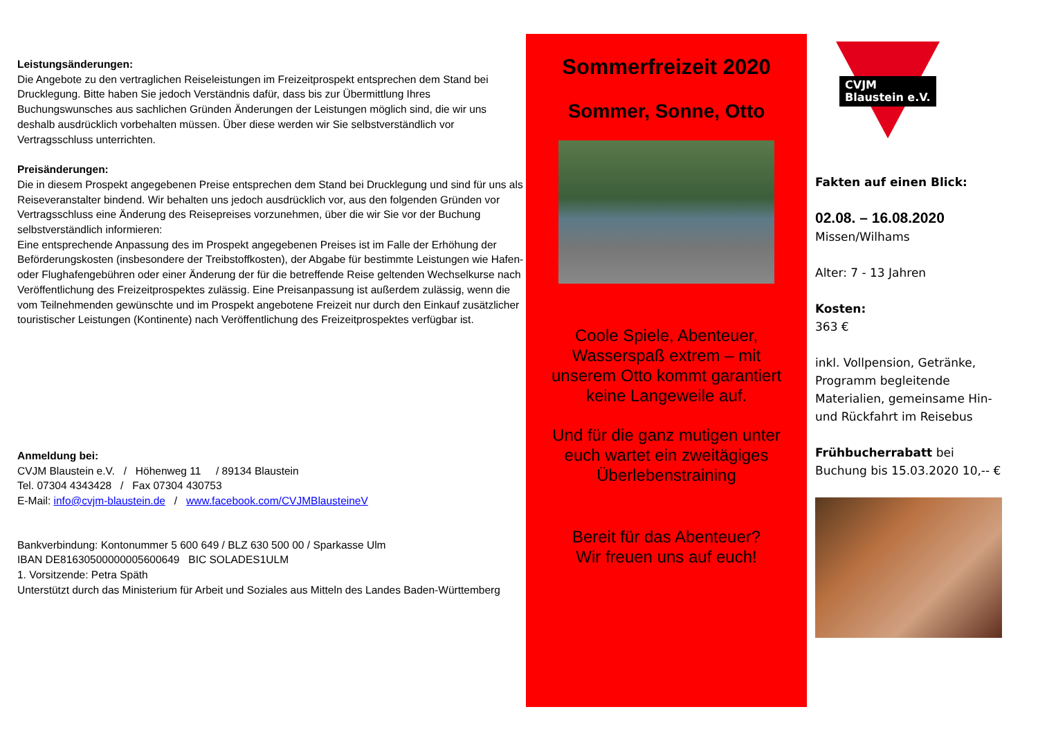Leistungsänderungen:
Die Angebote zu den vertraglichen Reiseleistungen im Freizeitprospekt entsprechen dem Stand bei Drucklegung. Bitte haben Sie jedoch Verständnis dafür, dass bis zur Übermittlung Ihres Buchungswunsches aus sachlichen Gründen Änderungen der Leistungen möglich sind, die wir uns deshalb ausdrücklich vorbehalten müssen. Über diese werden wir Sie selbstverständlich vor Vertragsschluss unterrichten.
Preisänderungen:
Die in diesem Prospekt angegebenen Preise entsprechen dem Stand bei Drucklegung und sind für uns als Reiseveranstalter bindend. Wir behalten uns jedoch ausdrücklich vor, aus den folgenden Gründen vor Vertragsschluss eine Änderung des Reisepreises vorzunehmen, über die wir Sie vor der Buchung selbstverständlich informieren:
Eine entsprechende Anpassung des im Prospekt angegebenen Preises ist im Falle der Erhöhung der Beförderungskosten (insbesondere der Treibstoffkosten), der Abgabe für bestimmte Leistungen wie Hafen- oder Flughafengebühren oder einer Änderung der für die betreffende Reise geltenden Wechselkurse nach Veröffentlichung des Freizeitprospektes zulässig. Eine Preisanpassung ist außerdem zulässig, wenn die vom Teilnehmenden gewünschte und im Prospekt angebotene Freizeit nur durch den Einkauf zusätzlicher touristischer Leistungen (Kontinente) nach Veröffentlichung des Freizeitprospektes verfügbar ist.
Anmeldung bei:
CVJM Blaustein e.V. / Höhenweg 11 / 89134 Blaustein
Tel. 07304 4343428 / Fax 07304 430753
E-Mail: info@cvjm-blaustein.de / www.facebook.com/CVJMBlausteineV
Bankverbindung: Kontonummer 5 600 649 / BLZ 630 500 00 / Sparkasse Ulm
IBAN DE81630500000005600649 BIC SOLADES1ULM
1. Vorsitzende: Petra Späth
Unterstützt durch das Ministerium für Arbeit und Soziales aus Mitteln des Landes Baden-Württemberg
Sommerfreizeit 2020
Sommer, Sonne, Otto
Coole Spiele, Abenteuer, Wasserspaß extrem – mit unserem Otto kommt garantiert keine Langeweile auf.
Und für die ganz mutigen unter euch wartet ein zweitägiges Überlebenstraining
Bereit für das Abenteuer?
Wir freuen uns auf euch!
CVJM
Blaustein e.V.
Fakten auf einen Blick:
02.08. – 16.08.2020
Missen/Wilhams
Alter: 7 - 13 Jahren
Kosten:
363 €
inkl. Vollpension, Getränke, Programm begleitende Materialien, gemeinsame Hin- und Rückfahrt im Reisebus
Frühbucherrabatt bei Buchung bis 15.03.2020 10,-- €